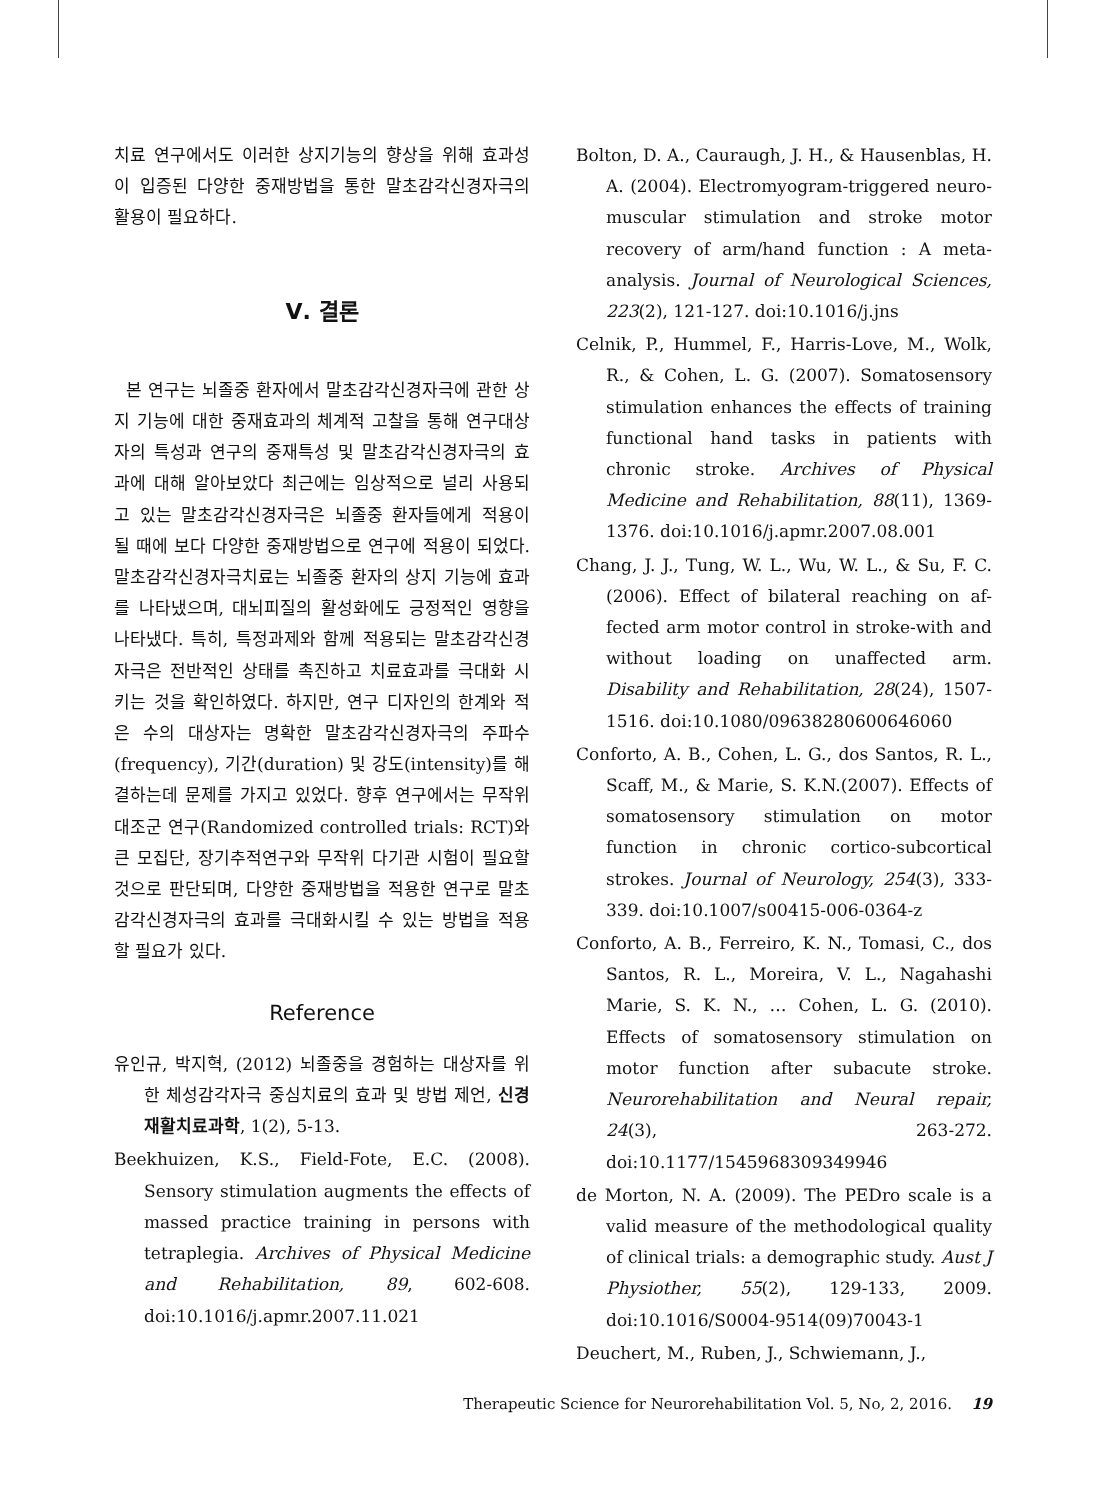치료 연구에서도 이러한 상지기능의 향상을 위해 효과성이 입증된 다양한 중재방법을 통한 말초감각신경자극의 활용이 필요하다.
Ⅴ. 결론
본 연구는 뇌졸중 환자에서 말초감각신경자극에 관한 상지 기능에 대한 중재효과의 체계적 고찰을 통해 연구대상자의 특성과 연구의 중재특성 및 말초감각신경자극의 효과에 대해 알아보았다 최근에는 임상적으로 널리 사용되고 있는 말초감각신경자극은 뇌졸중 환자들에게 적용이 될 때에 보다 다양한 중재방법으로 연구에 적용이 되었다. 말초감각신경자극치료는 뇌졸중 환자의 상지 기능에 효과를 나타냈으며, 대뇌피질의 활성화에도 긍정적인 영향을 나타냈다. 특히, 특정과제와 함께 적용되는 말초감각신경자극은 전반적인 상태를 촉진하고 치료효과를 극대화 시키는 것을 확인하였다. 하지만, 연구 디자인의 한계와 적은 수의 대상자는 명확한 말초감각신경자극의 주파수(frequency), 기간(duration) 및 강도(intensity)를 해결하는데 문제를 가지고 있었다. 향후 연구에서는 무작위 대조군 연구(Randomized controlled trials: RCT)와 큰 모집단, 장기추적연구와 무작위 다기관 시험이 필요할 것으로 판단되며, 다양한 중재방법을 적용한 연구로 말초감각신경자극의 효과를 극대화시킬 수 있는 방법을 적용할 필요가 있다.
Reference
유인규, 박지혁, (2012) 뇌졸중을 경험하는 대상자를 위한 체성감각자극 중심치료의 효과 및 방법 제언, 신경재활치료과학, 1(2), 5-13.
Beekhuizen, K.S., Field-Fote, E.C. (2008). Sensory stimulation augments the effects of massed practice training in persons with tetraplegia. Archives of Physical Medicine and Rehabilitation, 89, 602-608. doi:10.1016/j.apmr.2007.11.021
Bolton, D. A., Cauraugh, J. H., & Hausenblas, H. A. (2004). Electromyogram-triggered neuro-muscular stimulation and stroke motor recovery of arm/hand function : A meta-analysis. Journal of Neurological Sciences, 223(2), 121-127. doi:10.1016/j.jns
Celnik, P., Hummel, F., Harris-Love, M., Wolk, R., & Cohen, L. G. (2007). Somatosensory stimulation enhances the effects of training functional hand tasks in patients with chronic stroke. Archives of Physical Medicine and Rehabilitation, 88(11), 1369-1376. doi:10.1016/j.apmr.2007.08.001
Chang, J. J., Tung, W. L., Wu, W. L., & Su, F. C. (2006). Effect of bilateral reaching on af-fected arm motor control in stroke-with and without loading on unaffected arm. Disability and Rehabilitation, 28(24), 1507-1516. doi:10.1080/09638280600646060
Conforto, A. B., Cohen, L. G., dos Santos, R. L., Scaff, M., & Marie, S. K.N.(2007). Effects of somatosensory stimulation on motor function in chronic cortico-subcortical strokes. Journal of Neurology, 254(3), 333-339. doi:10.1007/s00415-006-0364-z
Conforto, A. B., Ferreiro, K. N., Tomasi, C., dos Santos, R. L., Moreira, V. L., Nagahashi Marie, S. K. N., … Cohen, L. G. (2010). Effects of somatosensory stimulation on motor function after subacute stroke. Neurorehabilitation and Neural repair, 24(3), 263-272. doi:10.1177/1545968309349946
de Morton, N. A. (2009). The PEDro scale is a valid measure of the methodological quality of clinical trials: a demographic study. Aust J Physiother, 55(2), 129-133, 2009. doi:10.1016/S0004-9514(09)70043-1
Deuchert, M., Ruben, J., Schwiemann, J.,
Therapeutic Science for Neurorehabilitation Vol. 5, No, 2, 2016. 19